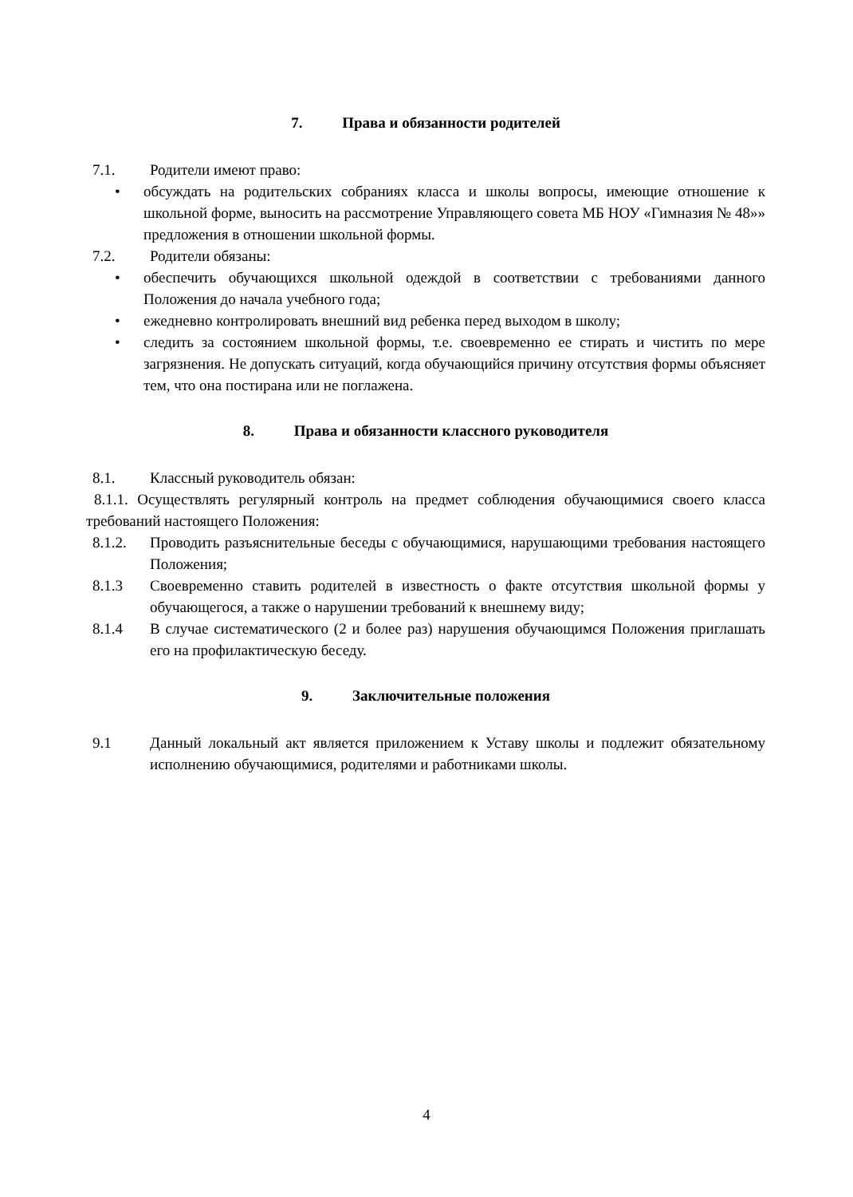7. Права и обязанности родителей
7.1. Родители имеют право:
• обсуждать на родительских собраниях класса и школы вопросы, имеющие отношение к школьной форме, выносить на рассмотрение Управляющего совета МБ НОУ «Гимназия № 48»» предложения в отношении школьной формы.
7.2. Родители обязаны:
• обеспечить обучающихся школьной одеждой в соответствии с требованиями данного Положения до начала учебного года;
• ежедневно контролировать внешний вид ребенка перед выходом в школу;
• следить за состоянием школьной формы, т.е. своевременно ее стирать и чистить по мере загрязнения. Не допускать ситуаций, когда обучающийся причину отсутствия формы объясняет тем, что она постирана или не поглажена.
8. Права и обязанности классного руководителя
8.1. Классный руководитель обязан:
8.1.1. Осуществлять регулярный контроль на предмет соблюдения обучающимися своего класса требований настоящего Положения:
8.1.2. Проводить разъяснительные беседы с обучающимися, нарушающими требования настоящего Положения;
8.1.3 Своевременно ставить родителей в известность о факте отсутствия школьной формы у обучающегося, а также о нарушении требований к внешнему виду;
8.1.4 В случае систематического (2 и более раз) нарушения обучающимся Положения приглашать его на профилактическую беседу.
9. Заключительные положения
9.1 Данный локальный акт является приложением к Уставу школы и подлежит обязательному исполнению обучающимися, родителями и работниками школы.
4